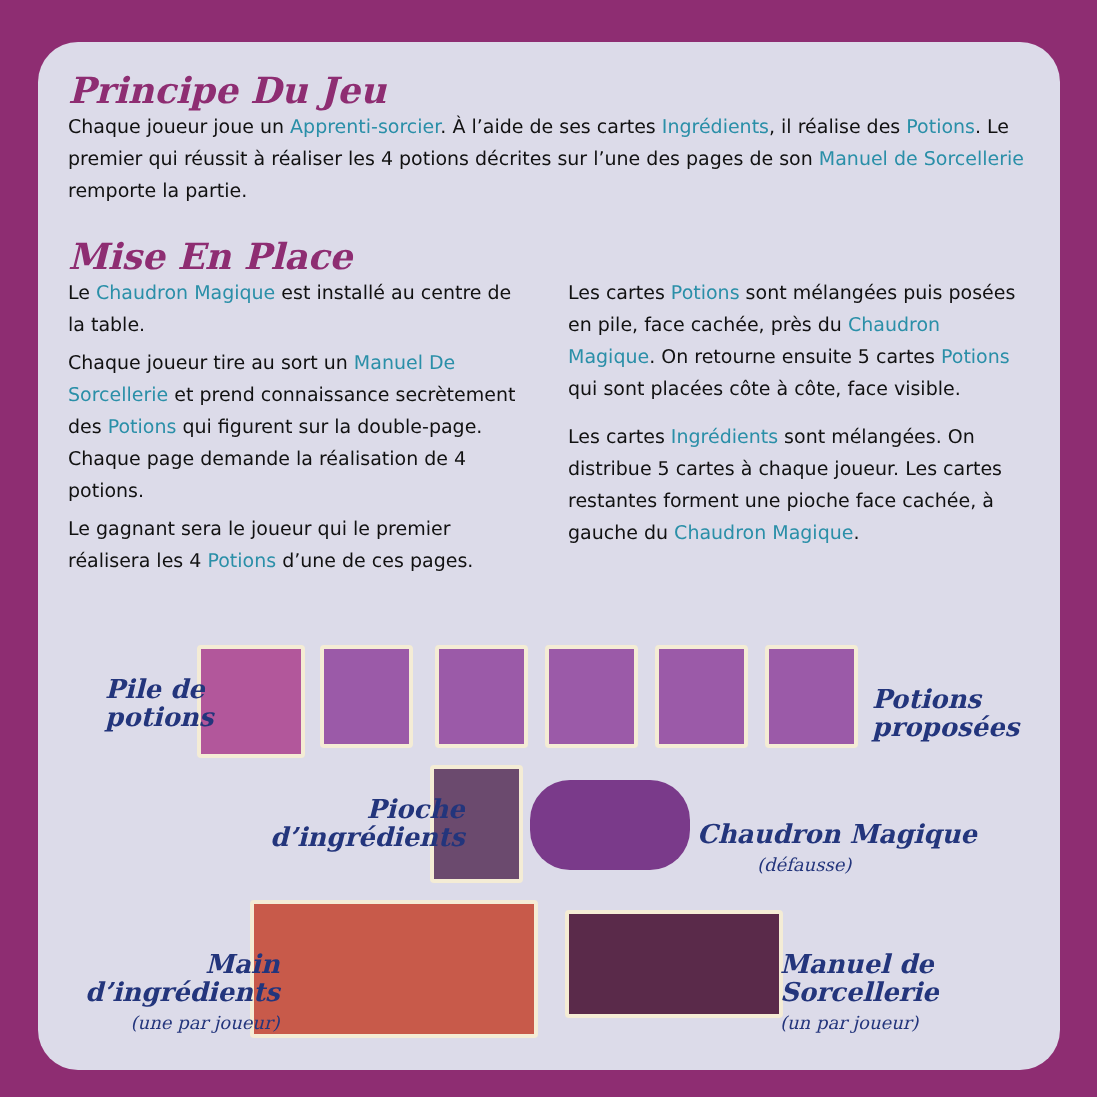Principe Du Jeu
Chaque joueur joue un Apprenti-sorcier. À l’aide de ses cartes Ingrédients, il réalise des Potions. Le premier qui réussit à réaliser les 4 potions décrites sur l’une des pages de son Manuel de Sorcellerie remporte la partie.
Mise En Place
Le Chaudron Magique est installé au centre de la table.
Chaque joueur tire au sort un Manuel De Sorcellerie et prend connaissance secrètement des Potions qui figurent sur la double-page. Chaque page demande la réalisation de 4 potions.
Le gagnant sera le joueur qui le premier réalisera les 4 Potions d’une de ces pages.
Les cartes Potions sont mélangées puis posées en pile, face cachée, près du Chaudron Magique. On retourne ensuite 5 cartes Potions qui sont placées côte à côte, face visible.
Les cartes Ingrédients sont mélangées. On distribue 5 cartes à chaque joueur. Les cartes restantes forment une pioche face cachée, à gauche du Chaudron Magique.
Pile de
potions
Potions
proposées
Pioche
d’ingrédients
Chaudron Magique
(défausse)
Main
d’ingrédients
(une par joueur)
Manuel de
Sorcellerie
(un par joueur)